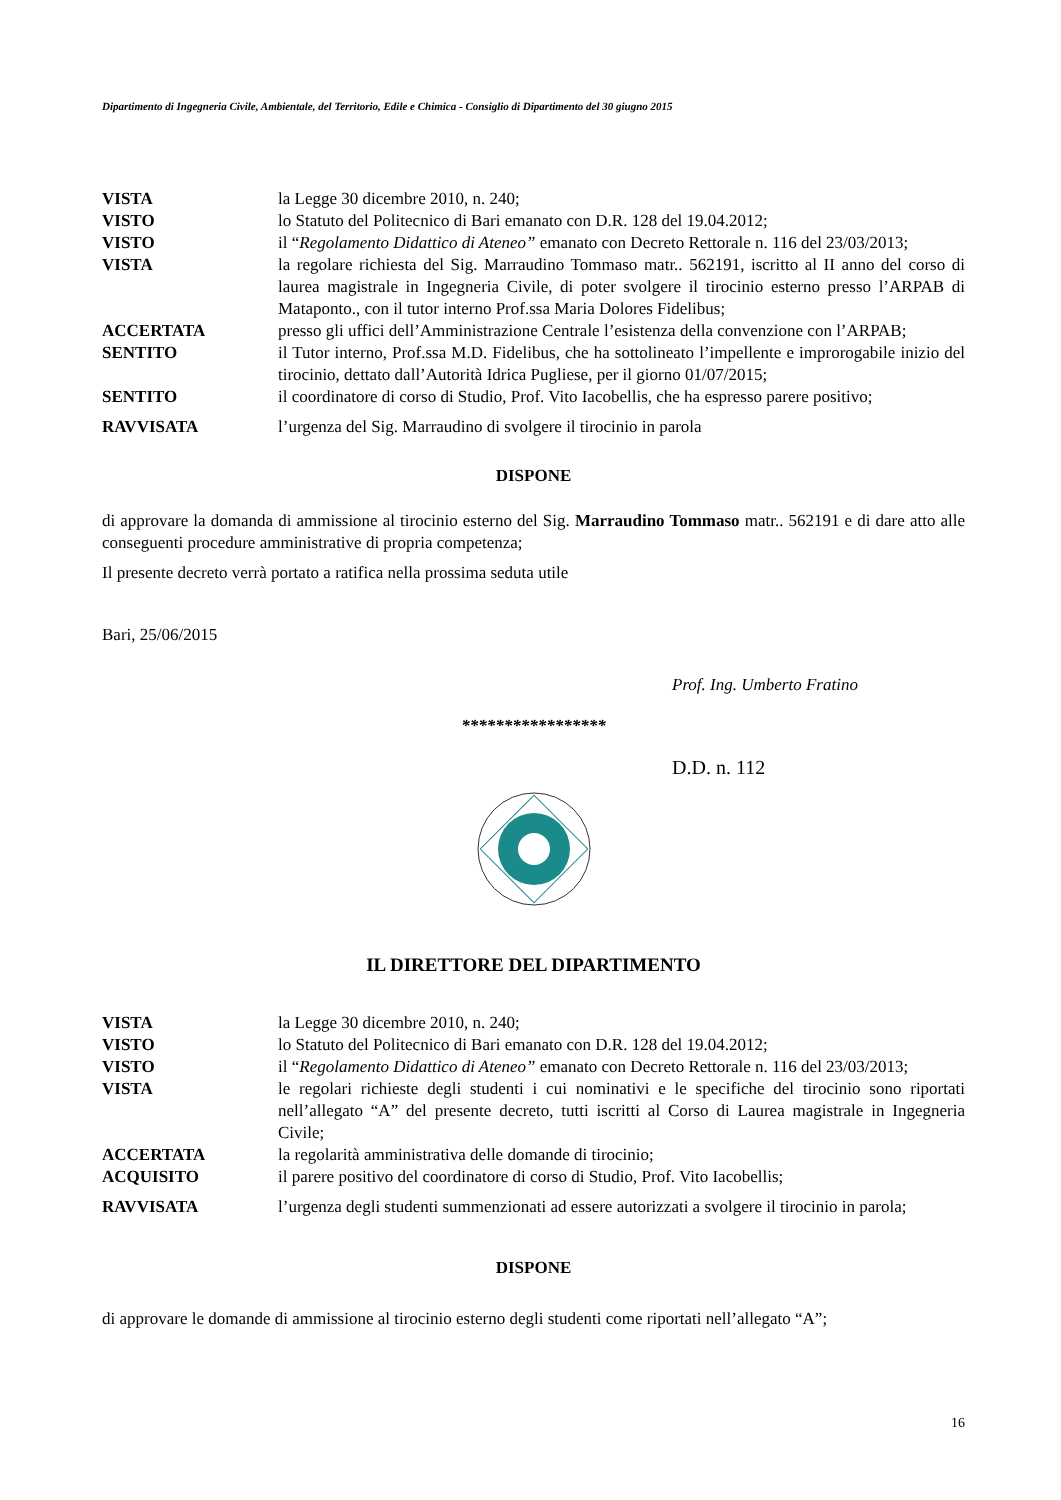Dipartimento di Ingegneria Civile, Ambientale, del Territorio, Edile e Chimica - Consiglio di Dipartimento del 30 giugno 2015
VISTA la Legge 30 dicembre 2010, n. 240;
VISTO lo Statuto del Politecnico di Bari emanato con D.R. 128 del 19.04.2012;
VISTO il “Regolamento Didattico di Ateneo” emanato con Decreto Rettorale n. 116 del 23/03/2013;
VISTA la regolare richiesta del Sig. Marraudino Tommaso matr.. 562191, iscritto al II anno del corso di laurea magistrale in Ingegneria Civile, di poter svolgere il tirocinio esterno presso l’ARPAB di Mataponto., con il tutor interno Prof.ssa Maria Dolores Fidelibus;
ACCERTATA presso gli uffici dell’Amministrazione Centrale l’esistenza della convenzione con l’ARPAB;
SENTITO il Tutor interno, Prof.ssa M.D. Fidelibus, che ha sottolineato l’impellente e improrogabile inizio del tirocinio, dettato dall’Autorità Idrica Pugliese, per il giorno 01/07/2015;
SENTITO il coordinatore di corso di Studio, Prof. Vito Iacobellis, che ha espresso parere positivo;
RAVVISATA l’urgenza del Sig. Marraudino di svolgere il tirocinio in parola
DISPONE
di approvare la domanda di ammissione al tirocinio esterno del Sig. Marraudino Tommaso matr.. 562191 e di dare atto alle conseguenti procedure amministrative di propria competenza;
Il presente decreto verrà portato a ratifica nella prossima seduta utile
Bari, 25/06/2015
Prof. Ing. Umberto Fratino
*****************
D.D. n. 112
IL DIRETTORE DEL DIPARTIMENTO
VISTA la Legge 30 dicembre 2010, n. 240;
VISTO lo Statuto del Politecnico di Bari emanato con D.R. 128 del 19.04.2012;
VISTO il “Regolamento Didattico di Ateneo” emanato con Decreto Rettorale n. 116 del 23/03/2013;
VISTA le regolari richieste degli studenti i cui nominativi e le specifiche del tirocinio sono riportati nell’allegato “A” del presente decreto, tutti iscritti al Corso di Laurea magistrale in Ingegneria Civile;
ACCERTATA la regolarità amministrativa delle domande di tirocinio;
ACQUISITO il parere positivo del coordinatore di corso di Studio, Prof. Vito Iacobellis;
RAVVISATA l’urgenza degli studenti summenzionati ad essere autorizzati a svolgere il tirocinio in parola;
DISPONE
di approvare le domande di ammissione al tirocinio esterno degli studenti come riportati nell’allegato “A”;
16